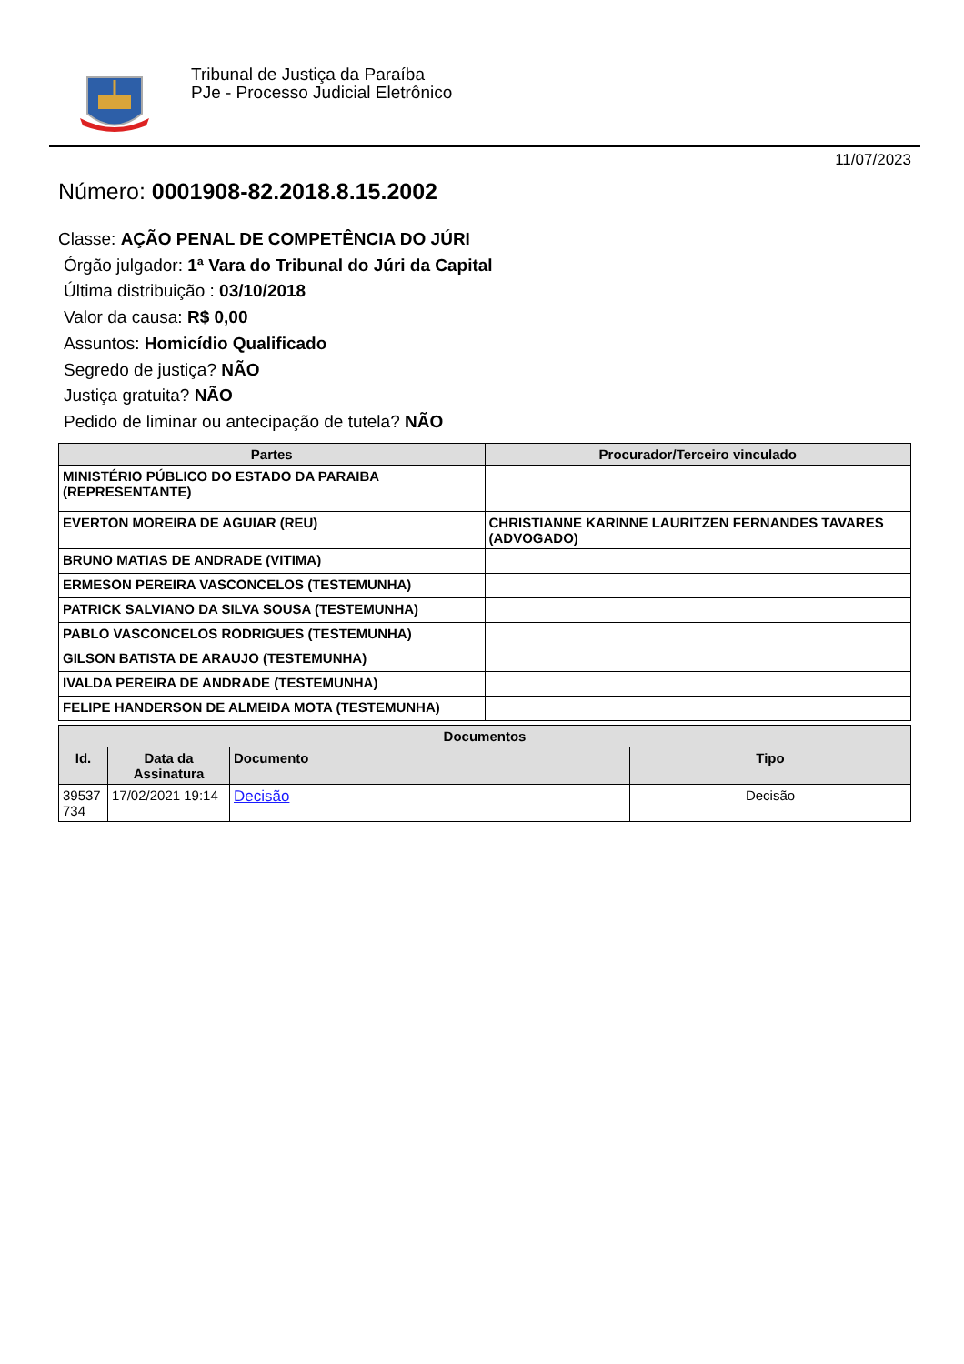Tribunal de Justiça da Paraíba
PJe - Processo Judicial Eletrônico
11/07/2023
Número: 0001908-82.2018.8.15.2002
Classe: AÇÃO PENAL DE COMPETÊNCIA DO JÚRI
Órgão julgador: 1ª Vara do Tribunal do Júri da Capital
Última distribuição : 03/10/2018
Valor da causa: R$ 0,00
Assuntos: Homicídio Qualificado
Segredo de justiça? NÃO
Justiça gratuita? NÃO
Pedido de liminar ou antecipação de tutela? NÃO
| Partes | Procurador/Terceiro vinculado |
| --- | --- |
| MINISTÉRIO PÚBLICO DO ESTADO DA PARAIBA (REPRESENTANTE) | |
| EVERTON MOREIRA DE AGUIAR (REU) | CHRISTIANNE KARINNE LAURITZEN FERNANDES TAVARES (ADVOGADO) |
| BRUNO MATIAS DE ANDRADE (VITIMA) | |
| ERMESON PEREIRA VASCONCELOS (TESTEMUNHA) | |
| PATRICK SALVIANO DA SILVA SOUSA (TESTEMUNHA) | |
| PABLO VASCONCELOS RODRIGUES (TESTEMUNHA) | |
| GILSON BATISTA DE ARAUJO (TESTEMUNHA) | |
| IVALDA PEREIRA DE ANDRADE (TESTEMUNHA) | |
| FELIPE HANDERSON DE ALMEIDA MOTA (TESTEMUNHA) | |
| Documentos | | | |
| --- | --- | --- | --- |
| Id. | Data da Assinatura | Documento | Tipo |
| 39537 734 | 17/02/2021 19:14 | Decisão | Decisão |